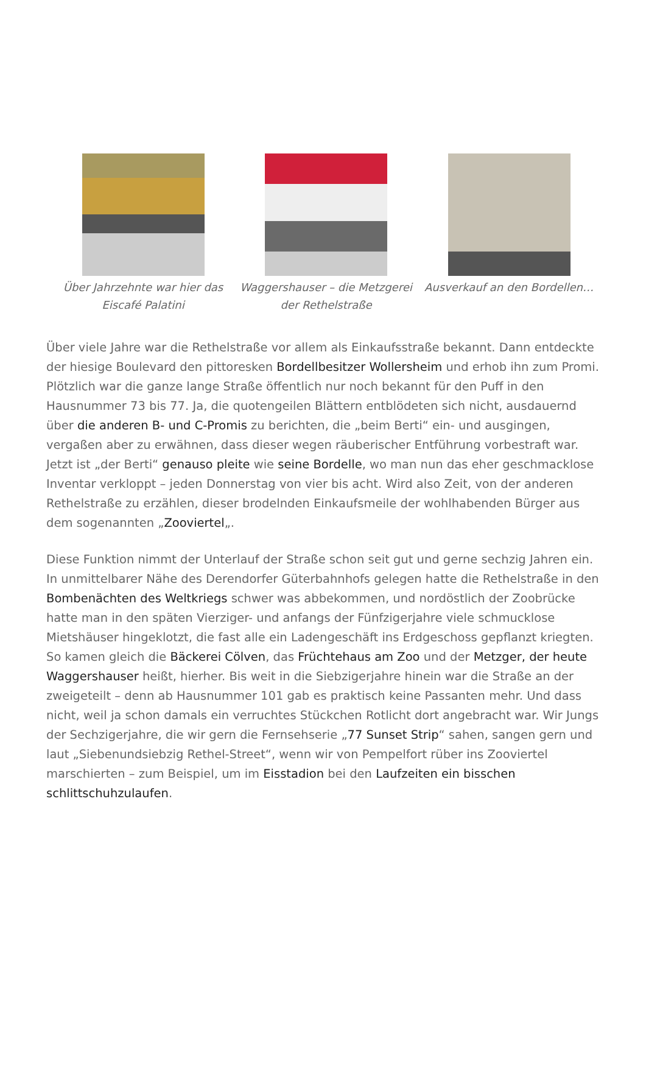Über Jahrzehnte war hier das Eiscafé Palatini
Waggershauser – die Metzgerei der Rethelstraße
Ausverkauf an den Bordellen…
Über viele Jahre war die Rethelstraße vor allem als Einkaufsstraße bekannt. Dann entdeckte der hiesige Boulevard den pittoresken Bordellbesitzer Wollersheim und erhob ihn zum Promi. Plötzlich war die ganze lange Straße öffentlich nur noch bekannt für den Puff in den Hausnummer 73 bis 77. Ja, die quotengeilen Blättern entblödeten sich nicht, ausdauernd über die anderen B- und C-Promis zu berichten, die „beim Berti“ ein- und ausgingen, vergaßen aber zu erwähnen, dass dieser wegen räuberischer Entführung vorbestraft war. Jetzt ist „der Berti“ genauso pleite wie seine Bordelle, wo man nun das eher geschmacklose Inventar verkloppt – jeden Donnerstag von vier bis acht. Wird also Zeit, von der anderen Rethelstraße zu erzählen, dieser brodelnden Einkaufsmeile der wohlhabenden Bürger aus dem sogenannten „Zooviertel„.
Diese Funktion nimmt der Unterlauf der Straße schon seit gut und gerne sechzig Jahren ein. In unmittelbarer Nähe des Derendorfer Güterbahnhofs gelegen hatte die Rethelstraße in den Bombenächten des Weltkriegs schwer was abbekommen, und nordöstlich der Zoobrücke hatte man in den späten Vierziger- und anfangs der Fünfzigerjahre viele schmucklose Mietshäuser hingeklotzt, die fast alle ein Ladengeschäft ins Erdgeschoss gepflanzt kriegten. So kamen gleich die Bäckerei Cölven, das Früchtehaus am Zoo und der Metzger, der heute Waggershauser heißt, hierher. Bis weit in die Siebzigerjahre hinein war die Straße an der zweigeteilt – denn ab Hausnummer 101 gab es praktisch keine Passanten mehr. Und dass nicht, weil ja schon damals ein verruchtes Stückchen Rotlicht dort angebracht war. Wir Jungs der Sechzigerjahre, die wir gern die Fernsehserie „77 Sunset Strip“ sahen, sangen gern und laut „Siebenundsiebzig Rethel-Street“, wenn wir von Pempelfort rüber ins Zooviertel marschierten – zum Beispiel, um im Eisstadion bei den Laufzeiten ein bisschen schlittschuhzulaufen.